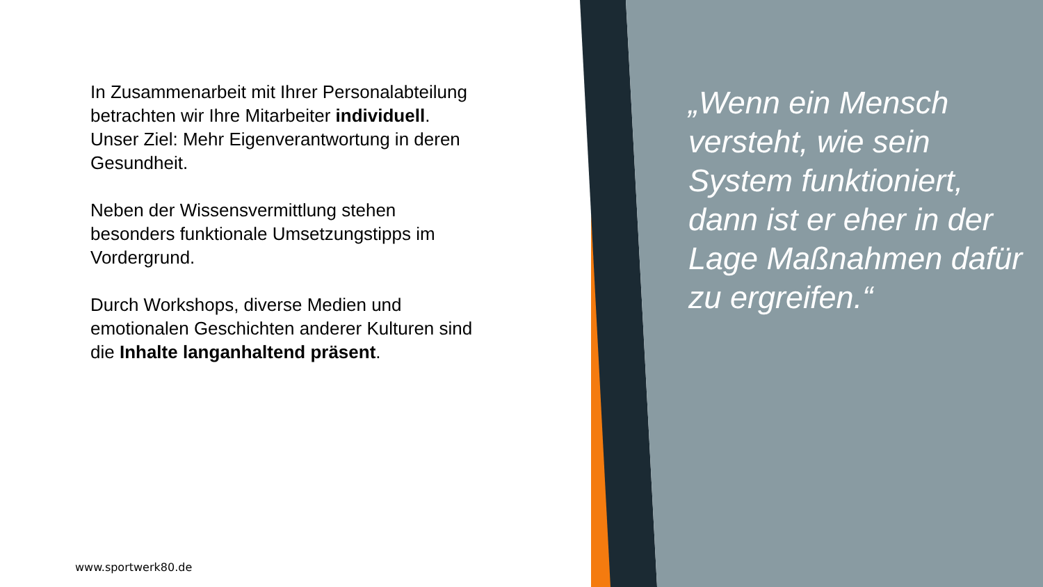In Zusammenarbeit mit Ihrer Personalabteilung betrachten wir Ihre Mitarbeiter individuell. Unser Ziel: Mehr Eigenverantwortung in deren Gesundheit.
Neben der Wissensvermittlung stehen besonders funktionale Umsetzungstipps im Vordergrund.
Durch Workshops, diverse Medien und emotionalen Geschichten anderer Kulturen sind die Inhalte langanhaltend präsent.
„Wenn ein Mensch versteht, wie sein System funktioniert, dann ist er eher in der Lage Maßnahmen dafür zu ergreifen.“
www.sportwerk80.de